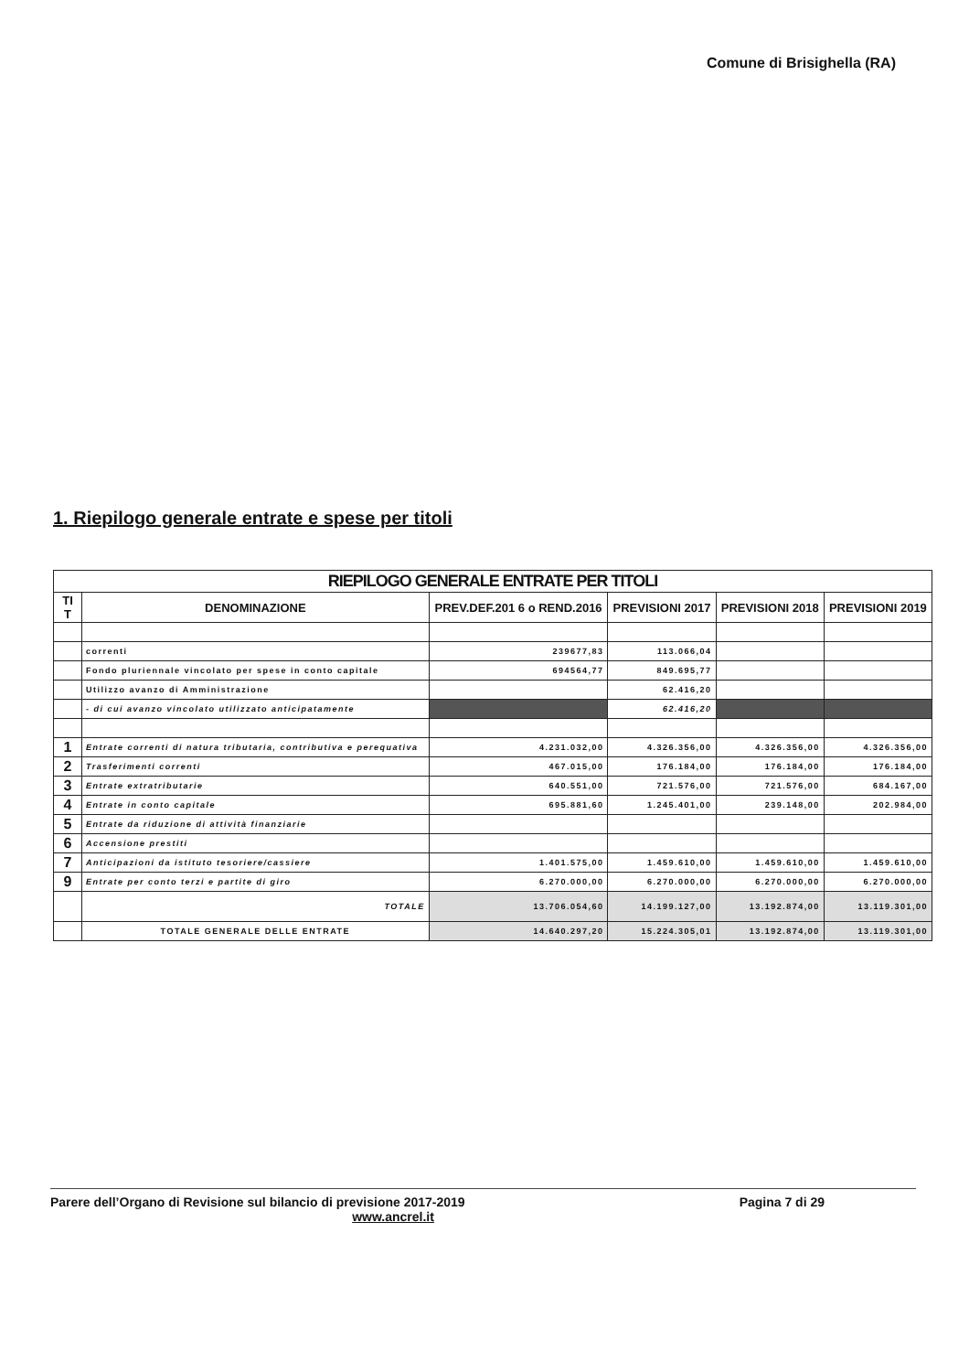Comune di Brisighella (RA)
1. Riepilogo generale entrate e spese per titoli
| RIEPILOGO GENERALE ENTRATE PER TITOLI | | | | | |
| TI T | DENOMINAZIONE | PREV.DEF.201 6 o REND.2016 | PREVISIONI 2017 | PREVISIONI 2018 | PREVISIONI 2019 |
| | correnti | 239677,83 | 113.066,04 | | |
| | Fondo pluriennale vincolato per spese in conto capitale | 694564,77 | 849.695,77 | | |
| | Utilizzo avanzo di Amministrazione | | 62.416,20 | | |
| | - di cui avanzo vincolato utilizzato anticipatamente | | 62.416,20 | | |
| 1 | Entrate correnti di natura tributaria, contributiva e perequativa | 4.231.032,00 | 4.326.356,00 | 4.326.356,00 | 4.326.356,00 |
| 2 | Trasferimenti correnti | 467.015,00 | 176.184,00 | 176.184,00 | 176.184,00 |
| 3 | Entrate extratributarie | 640.551,00 | 721.576,00 | 721.576,00 | 684.167,00 |
| 4 | Entrate in conto capitale | 695.881,60 | 1.245.401,00 | 239.148,00 | 202.984,00 |
| 5 | Entrate da riduzione di attività finanziarie | | | | |
| 6 | Accensione prestiti | | | | |
| 7 | Anticipazioni da istituto tesoriere/cassiere | 1.401.575,00 | 1.459.610,00 | 1.459.610,00 | 1.459.610,00 |
| 9 | Entrate per conto terzi e partite di giro | 6.270.000,00 | 6.270.000,00 | 6.270.000,00 | 6.270.000,00 |
| | TOTALE | 13.706.054,60 | 14.199.127,00 | 13.192.874,00 | 13.119.301,00 |
| | TOTALE GENERALE DELLE ENTRATE | 14.640.297,20 | 15.224.305,01 | 13.192.874,00 | 13.119.301,00 |
Parere dell’Organo di Revisione sul bilancio di previsione 2017-2019 Pagina 7 di 29
www.ancrel.it